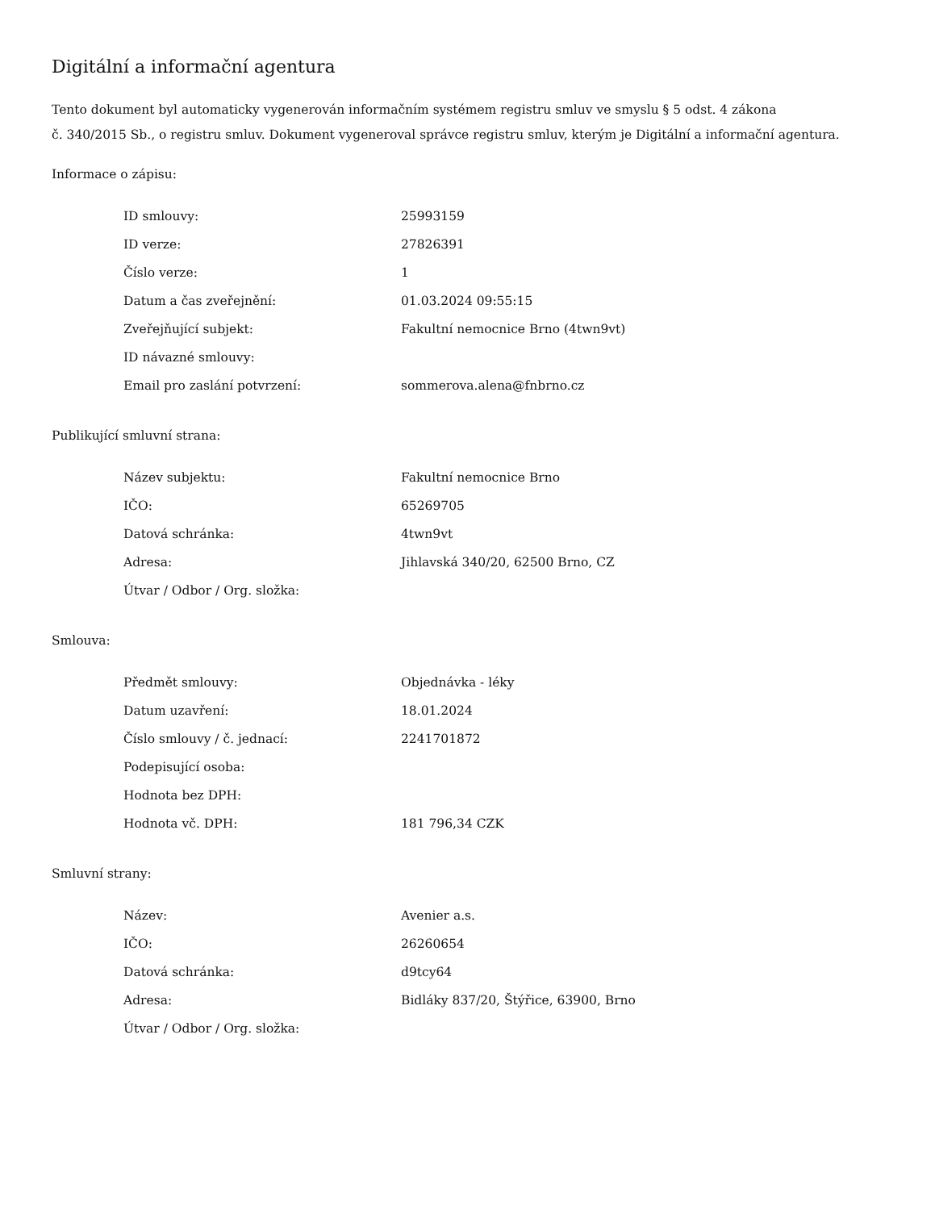Digitální a informační agentura
Tento dokument byl automaticky vygenerován informačním systémem registru smluv ve smyslu § 5 odst. 4 zákona
č. 340/2015 Sb., o registru smluv. Dokument vygeneroval správce registru smluv, kterým je Digitální a informační agentura.
Informace o zápisu:
| ID smlouvy: | 25993159 |
| ID verze: | 27826391 |
| Číslo verze: | 1 |
| Datum a čas zveřejnění: | 01.03.2024 09:55:15 |
| Zveřejňující subjekt: | Fakultní nemocnice Brno (4twn9vt) |
| ID návazné smlouvy: | |
| Email pro zaslání potvrzení: | sommerova.alena@fnbrno.cz |
Publikující smluvní strana:
| Název subjektu: | Fakultní nemocnice Brno |
| IČO: | 65269705 |
| Datová schránka: | 4twn9vt |
| Adresa: | Jihlavská 340/20, 62500 Brno, CZ |
| Útvar / Odbor / Org. složka: | |
Smlouva:
| Předmět smlouvy: | Objednávka - léky |
| Datum uzavření: | 18.01.2024 |
| Číslo smlouvy / č. jednací: | 2241701872 |
| Podepisující osoba: | |
| Hodnota bez DPH: | |
| Hodnota vč. DPH: | 181 796,34 CZK |
Smluvní strany:
| Název: | Avenier a.s. |
| IČO: | 26260654 |
| Datová schránka: | d9tcy64 |
| Adresa: | Bidláky 837/20, Štýřice, 63900, Brno |
| Útvar / Odbor / Org. složka: | |